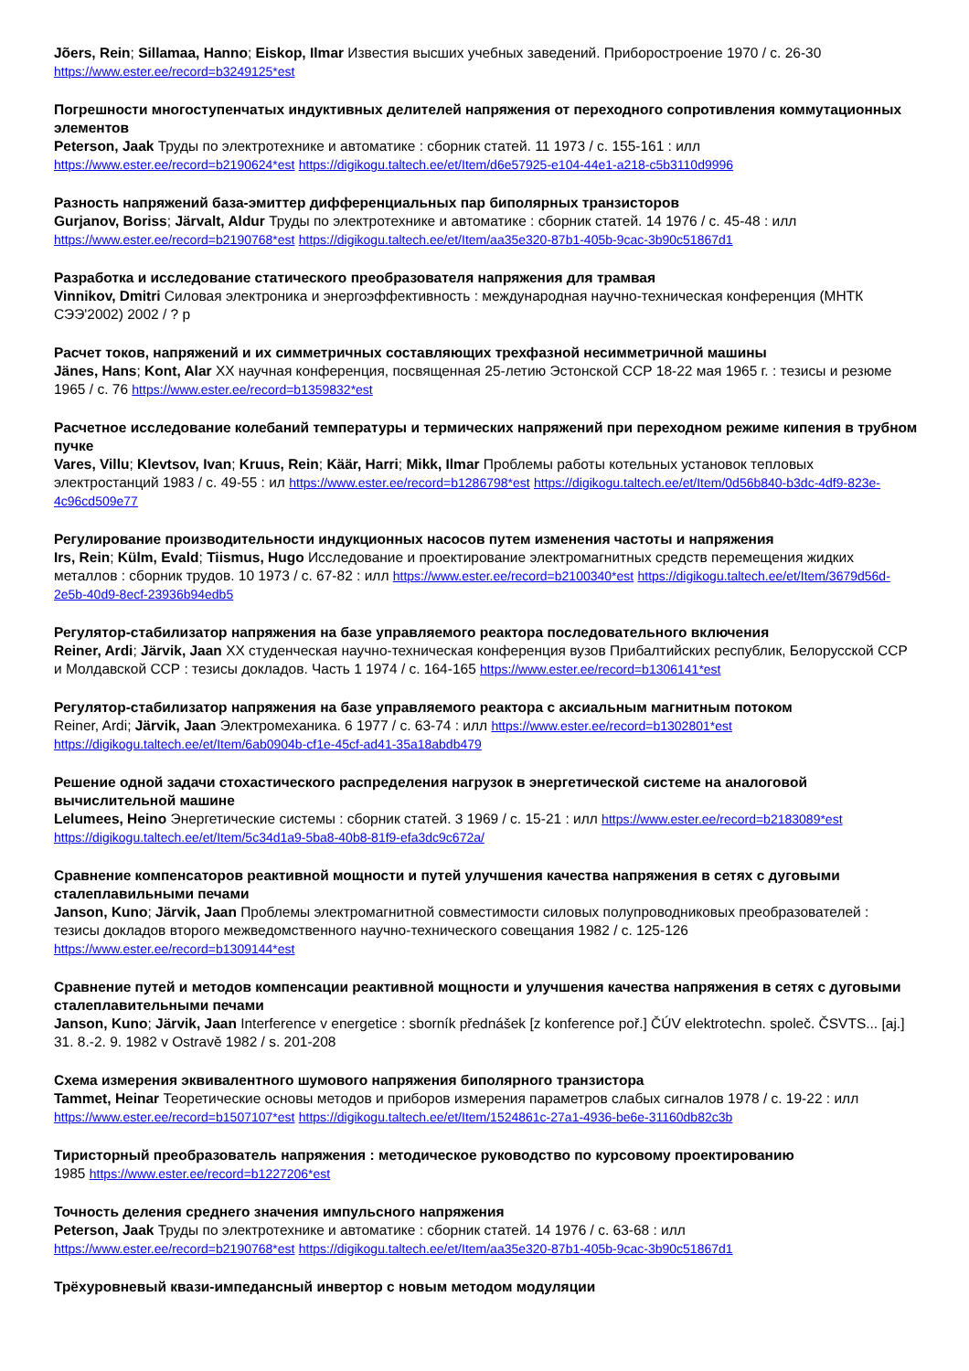Jõers, Rein; Sillamaa, Hanno; Eiskop, Ilmar Известия высших учебных заведений. Приборостроение 1970 / с. 26-30
https://www.ester.ee/record=b3249125*est
Погрешности многоступенчатых индуктивных делителей напряжения от переходного сопротивления коммутационных элементов
Peterson, Jaak Труды по электротехнике и автоматике : сборник статей. 11 1973 / с. 155-161 : илл
https://www.ester.ee/record=b2190624*est https://digikogu.taltech.ee/et/Item/d6e57925-e104-44e1-a218-c5b3110d9996
Разность напряжений база-эмиттер дифференциальных пар биполярных транзисторов
Gurjanov, Boriss; Järvalt, Aldur Труды по электротехнике и автоматике : сборник статей. 14 1976 / с. 45-48 : илл
https://www.ester.ee/record=b2190768*est https://digikogu.taltech.ee/et/Item/aa35e320-87b1-405b-9cac-3b90c51867d1
Разработка и исследование статического преобразователя напряжения для трамвая
Vinnikov, Dmitri Силовая электроника и энергоэффективность : международная научно-техническая конференция (МНТК СЭЭ'2002) 2002 / ? p
Расчет токов, напряжений и их симметричных составляющих трехфазной несимметричной машины
Jänes, Hans; Kont, Alar XX научная конференция, посвященная 25-летию Эстонской ССР 18-22 мая 1965 г. : тезисы и резюме 1965 / с. 76 https://www.ester.ee/record=b1359832*est
Расчетное исследование колебаний температуры и термических напряжений при переходном режиме кипения в трубном пучке
Vares, Villu; Klevtsov, Ivan; Kruus, Rein; Käär, Harri; Mikk, Ilmar Проблемы работы котельных установок тепловых электростанций 1983 / с. 49-55 : ил https://www.ester.ee/record=b1286798*est https://digikogu.taltech.ee/et/Item/0d56b840-b3dc-4df9-823e-4c96cd509e77
Регулирование производительности индукционных насосов путем изменения частоты и напряжения
Irs, Rein; Külm, Evald; Tiismus, Hugo Исследование и проектирование электромагнитных средств перемещения жидких металлов : сборник трудов. 10 1973 / с. 67-82 : илл https://www.ester.ee/record=b2100340*est https://digikogu.taltech.ee/et/Item/3679d56d-2e5b-40d9-8ecf-23936b94edb5
Регулятор-стабилизатор напряжения на базе управляемого реактора последовательного включения
Reiner, Ardi; Järvik, Jaan XX студенческая научно-техническая конференция вузов Прибалтийских республик, Белорусской ССР и Молдавской ССР : тезисы докладов. Часть 1 1974 / с. 164-165 https://www.ester.ee/record=b1306141*est
Регулятор-стабилизатор напряжения на базе управляемого реактора с аксиальным магнитным потоком
Reiner, Ardi; Järvik, Jaan Электромеханика. 6 1977 / с. 63-74 : илл https://www.ester.ee/record=b1302801*est https://digikogu.taltech.ee/et/Item/6ab0904b-cf1e-45cf-ad41-35a18abdb479
Решение одной задачи стохастического распределения нагрузок в энергетической системе на аналоговой вычислительной машине
Lelumees, Heino Энергетические системы : сборник статей. 3 1969 / с. 15-21 : илл https://www.ester.ee/record=b2183089*est https://digikogu.taltech.ee/et/Item/5c34d1a9-5ba8-40b8-81f9-efa3dc9c672a/
Сравнение компенсаторов реактивной мощности и путей улучшения качества напряжения в сетях с дуговыми сталеплавильными печами
Janson, Kuno; Järvik, Jaan Проблемы электромагнитной совместимости силовых полупроводниковых преобразователей : тезисы докладов второго межведомственного научно-технического совещания 1982 / с. 125-126 https://www.ester.ee/record=b1309144*est
Сравнение путей и методов компенсации реактивной мощности и улучшения качества напряжения в сетях с дуговыми сталеплавительными печами
Janson, Kuno; Järvik, Jaan Interference v energetice : sborník přednášek [z konference poř.] ČÚV elektrotechn. společ. ČSVTS... [aj.] 31. 8.-2. 9. 1982 v Ostravě 1982 / s. 201-208
Схема измерения эквивалентного шумового напряжения биполярного транзистора
Tammet, Heinar Теоретические основы методов и приборов измерения параметров слабых сигналов 1978 / с. 19-22 : илл
https://www.ester.ee/record=b1507107*est https://digikogu.taltech.ee/et/Item/1524861c-27a1-4936-be6e-31160db82c3b
Тиристорный преобразователь напряжения : методическое руководство по курсовому проектированию
1985 https://www.ester.ee/record=b1227206*est
Точность деления среднего значения импульсного напряжения
Peterson, Jaak Труды по электротехнике и автоматике : сборник статей. 14 1976 / с. 63-68 : илл
https://www.ester.ee/record=b2190768*est https://digikogu.taltech.ee/et/Item/aa35e320-87b1-405b-9cac-3b90c51867d1
Трёхуровневый квази-импедансный инвертор с новым методом модуляции